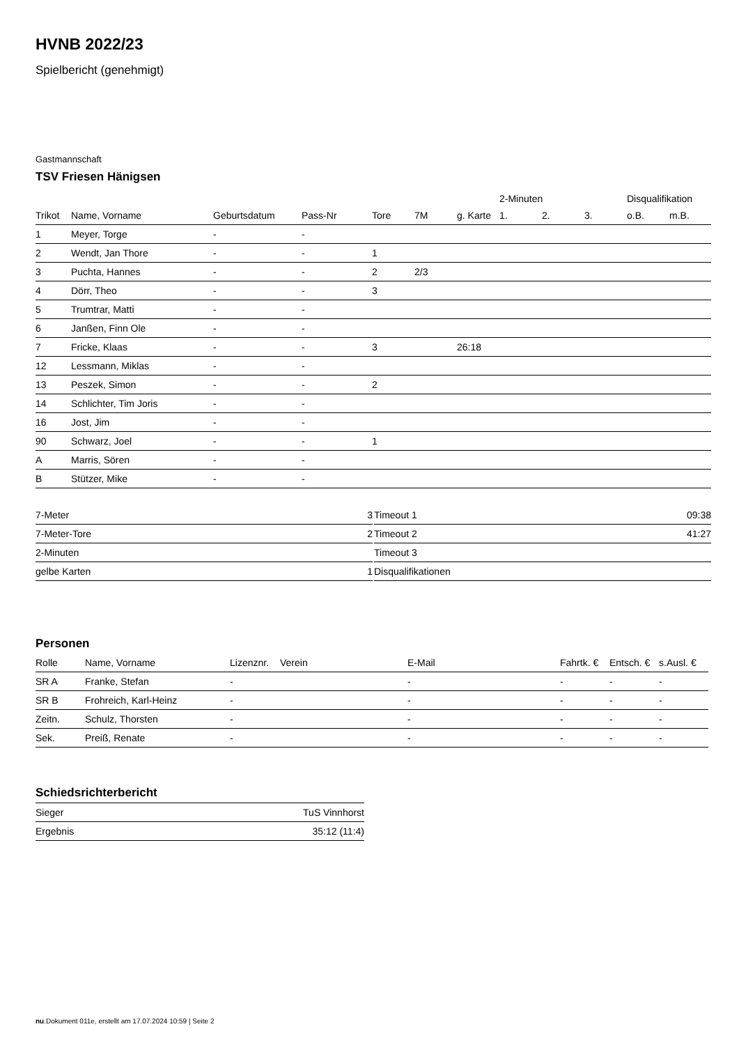HVNB 2022/23
Spielbericht (genehmigt)
Gastmannschaft
TSV Friesen Hänigsen
| | | | | | | | 2-Minuten | | | Disqualifikation | |
| --- | --- | --- | --- | --- | --- | --- | --- | --- | --- | --- | --- |
| Trikot | Name, Vorname | Geburtsdatum | Pass-Nr | Tore | 7M | g. Karte | 1. | 2. | 3. | o.B. | m.B. |
| 1 | Meyer, Torge | - | - | | | | | | | | |
| 2 | Wendt, Jan Thore | - | - | 1 | | | | | | | |
| 3 | Puchta, Hannes | - | - | 2 | 2/3 | | | | | | |
| 4 | Dörr, Theo | - | - | 3 | | | | | | | |
| 5 | Trumtrar, Matti | - | - | | | | | | | | |
| 6 | Janßen, Finn Ole | - | - | | | | | | | | |
| 7 | Fricke, Klaas | - | - | 3 | | 26:18 | | | | | |
| 12 | Lessmann, Miklas | - | - | | | | | | | | |
| 13 | Peszek, Simon | - | - | 2 | | | | | | | |
| 14 | Schlichter, Tim Joris | - | - | | | | | | | | |
| 16 | Jost, Jim | - | - | | | | | | | | |
| 90 | Schwarz, Joel | - | - | 1 | | | | | | | |
| A | Marris, Sören | - | - | | | | | | | | |
| B | Stützer, Mike | - | - | | | | | | | | |
| 7-Meter | 3 |
| 7-Meter-Tore | 2 |
| 2-Minuten | |
| gelbe Karten | 1 |
| Timeout 1 | 09:38 |
| Timeout 2 | 41:27 |
| Timeout 3 | |
| Disqualifikationen | |
Personen
| Rolle | Name, Vorname | Lizenznr. | Verein | E-Mail | Fahrtk. € | Entsch. € | s.Ausl. € |
| --- | --- | --- | --- | --- | --- | --- | --- |
| SR A | Franke, Stefan | - | | - | - | - | - |
| SR B | Frohreich, Karl-Heinz | - | | - | - | - | - |
| Zeitn. | Schulz, Thorsten | - | | - | - | - | - |
| Sek. | Preiß, Renate | - | | - | - | - | - |
Schiedsrichterbericht
| Sieger | TuS Vinnhorst |
| Ergebnis | 35:12 (11:4) |
nu.Dokument 011e, erstellt am 17.07.2024 10:59 | Seite 2